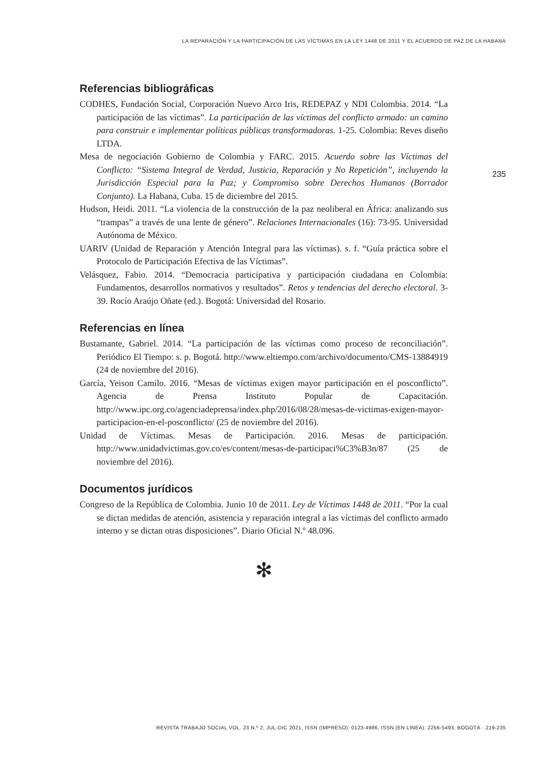LA REPARACIÓN Y LA PARTICIPACIÓN DE LAS VÍCTIMAS EN LA LEY 1448 DE 2011 Y EL ACUERDO DE PAZ DE LA HABANA
235
Referencias bibliográficas
CODHES, Fundación Social, Corporación Nuevo Arco Iris, REDEPAZ y NDI Colombia. 2014. “La participación de las víctimas”. La participación de las víctimas del conflicto armado: un camino para construir e implementar políticas públicas transformadoras. 1-25. Colombia: Reves diseño LTDA.
Mesa de negociación Gobierno de Colombia y FARC. 2015. Acuerdo sobre las Víctimas del Conflicto: “Sistema Integral de Verdad, Justicia, Reparación y No Repetición”, incluyendo la Jurisdicción Especial para la Paz; y Compromiso sobre Derechos Humanos (Borrador Conjunto). La Habana, Cuba. 15 de diciembre del 2015.
Hudson, Heidi. 2011. “La violencia de la construcción de la paz neoliberal en África: analizando sus “trampas” a través de una lente de género”. Relaciones Internacionales (16): 73-95. Universidad Autónoma de México.
UARIV (Unidad de Reparación y Atención Integral para las víctimas). s. f. “Guía práctica sobre el Protocolo de Participación Efectiva de las Víctimas”.
Velásquez, Fabio. 2014. “Democracia participativa y participación ciudadana en Colombia: Fundamentos, desarrollos normativos y resultados”. Retos y tendencias del derecho electoral. 3-39. Rocío Araújo Oñate (ed.). Bogotá: Universidad del Rosario.
Referencias en línea
Bustamante, Gabriel. 2014. “La participación de las víctimas como proceso de reconciliación”. Periódico El Tiempo: s. p. Bogotá. http://www.eltiempo.com/archivo/documento/CMS-13884919 (24 de noviembre del 2016).
García, Yeison Camilo. 2016. “Mesas de víctimas exigen mayor participación en el posconflicto”. Agencia de Prensa Instituto Popular de Capacitación. http://www.ipc.org.co/agenciadeprensa/index.php/2016/08/28/mesas-de-victimas-exigen-mayor-participacion-en-el-posconflicto/ (25 de noviembre del 2016).
Unidad de Víctimas. Mesas de Participación. 2016. Mesas de participación. http://www.unidadvictimas.gov.co/es/content/mesas-de-participaci%C3%B3n/87 (25 de noviembre del 2016).
Documentos jurídicos
Congreso de la República de Colombia. Junio 10 de 2011. Ley de Víctimas 1448 de 2011. “Por la cual se dictan medidas de atención, asistencia y reparación integral a las víctimas del conflicto armado interno y se dictan otras disposiciones”. Diario Oficial N.º 48.096.
✻
REVISTA TRABAJO SOCIAL VOL. 23 N.º 2, JUL-DIC 2021, ISSN (IMPRESO): 0123-4986, ISSN (EN LÍNEA): 2256-5493, BOGOTÁ · 219-235